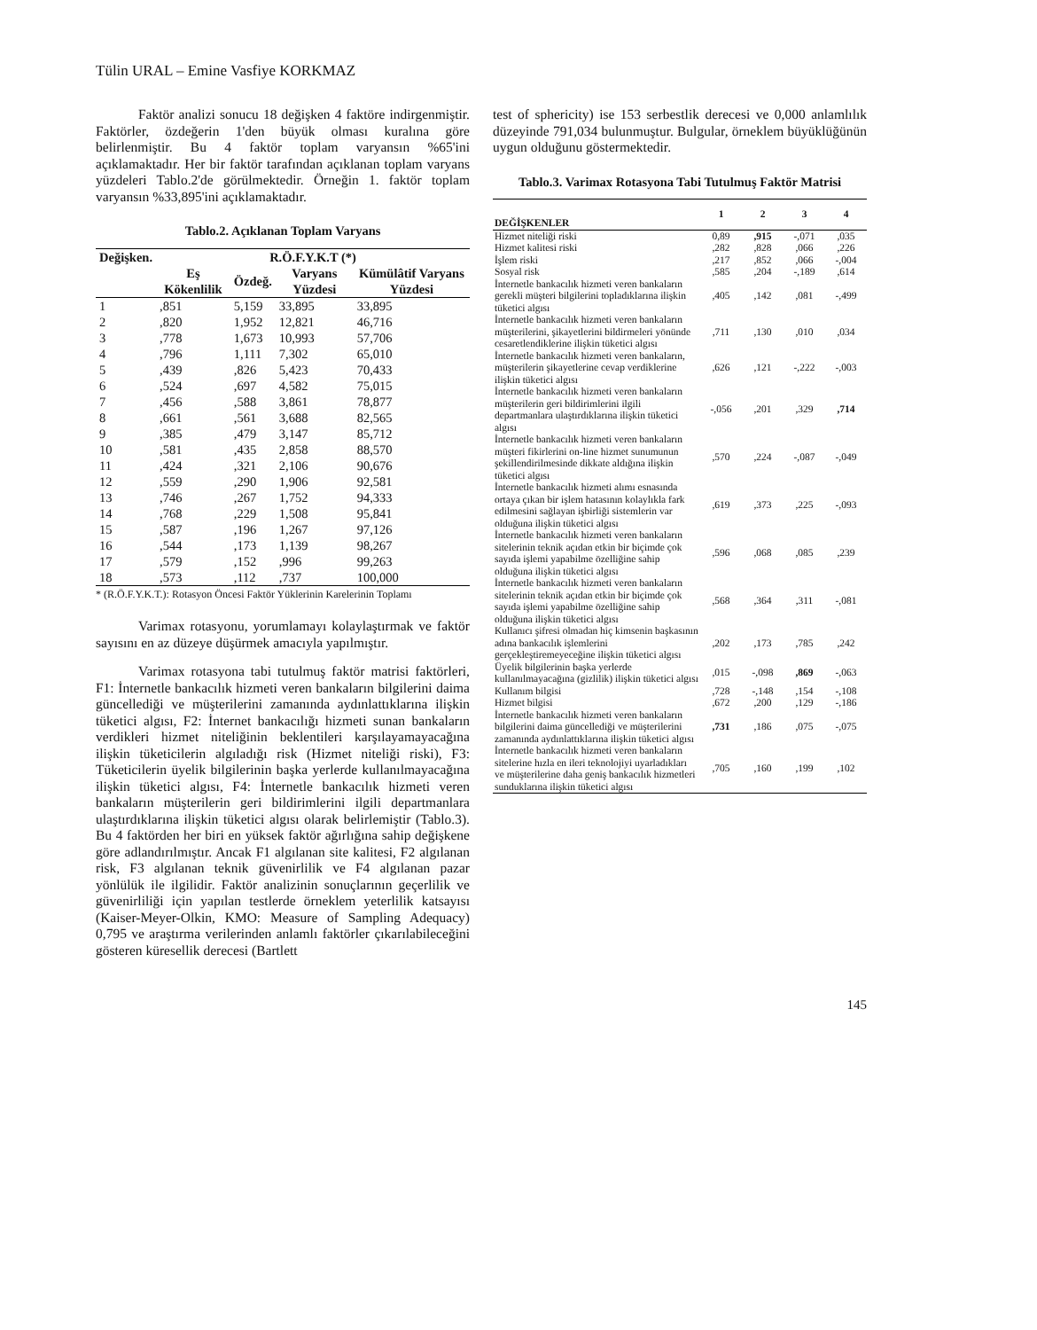Tülin URAL – Emine Vasfiye KORKMAZ
Faktör analizi sonucu 18 değişken 4 faktöre indirgenmiştir. Faktörler, özdeğerin 1'den büyük olması kuralına göre belirlenmiştir. Bu 4 faktör toplam varyansın %65'ini açıklamaktadır. Her bir faktör tarafından açıklanan toplam varyans yüzdeleri Tablo.2'de görülmektedir. Örneğin 1. faktör toplam varyansın %33,895'ini açıklamaktadır.
Tablo.2. Açıklanan Toplam Varyans
| Değişken. | R.Ö.F.Y.K.T (*) | | | |
| --- | --- | --- | --- | --- |
| | Eş Kökenlilik | Özdeğ. | Varyans Yüzdesi | Kümülâtif Varyans Yüzdesi |
| 1 | ,851 | 5,159 | 33,895 | 33,895 |
| 2 | ,820 | 1,952 | 12,821 | 46,716 |
| 3 | ,778 | 1,673 | 10,993 | 57,706 |
| 4 | ,796 | 1,111 | 7,302 | 65,010 |
| 5 | ,439 | ,826 | 5,423 | 70,433 |
| 6 | ,524 | ,697 | 4,582 | 75,015 |
| 7 | ,456 | ,588 | 3,861 | 78,877 |
| 8 | ,661 | ,561 | 3,688 | 82,565 |
| 9 | ,385 | ,479 | 3,147 | 85,712 |
| 10 | ,581 | ,435 | 2,858 | 88,570 |
| 11 | ,424 | ,321 | 2,106 | 90,676 |
| 12 | ,559 | ,290 | 1,906 | 92,581 |
| 13 | ,746 | ,267 | 1,752 | 94,333 |
| 14 | ,768 | ,229 | 1,508 | 95,841 |
| 15 | ,587 | ,196 | 1,267 | 97,126 |
| 16 | ,544 | ,173 | 1,139 | 98,267 |
| 17 | ,579 | ,152 | ,996 | 99,263 |
| 18 | ,573 | ,112 | ,737 | 100,000 |
* (R.Ö.F.Y.K.T.): Rotasyon Öncesi Faktör Yüklerinin Karelerinin Toplamı
Varimax rotasyonu, yorumlamayı kolaylaştırmak ve faktör sayısını en az düzeye düşürmek amacıyla yapılmıştır.
Varimax rotasyona tabi tutulmuş faktör matrisi faktörleri, F1: İnternetle bankacılık hizmeti veren bankaların bilgilerini daima güncellediği ve müşterilerini zamanında aydınlattıklarına ilişkin tüketici algısı, F2: İnternet bankacılığı hizmeti sunan bankaların verdikleri hizmet niteliğinin beklentileri karşılayamayacağına ilişkin tüketicilerin algıladığı risk (Hizmet niteliği riski), F3: Tüketicilerin üyelik bilgilerinin başka yerlerde kullanılmayacağına ilişkin tüketici algısı, F4: İnternetle bankacılık hizmeti veren bankaların müşterilerin geri bildirimlerini ilgili departmanlara ulaştırdıklarına ilişkin tüketici algısı olarak belirlemiştir (Tablo.3). Bu 4 faktörden her biri en yüksek faktör ağırlığına sahip değişkene göre adlandırılmıştır. Ancak F1 algılanan site kalitesi, F2 algılanan risk, F3 algılanan teknik güvenirlilik ve F4 algılanan pazar yönlülük ile ilgilidir. Faktör analizinin sonuçlarının geçerlilik ve güvenirliliği için yapılan testlerde örneklem yeterlilik katsayısı (Kaiser-Meyer-Olkin, KMO: Measure of Sampling Adequacy) 0,795 ve araştırma verilerinden anlamlı faktörler çıkarılabileceğini gösteren küresellik derecesi (Bartlett
test of sphericity) ise 153 serbestlik derecesi ve 0,000 anlamlılık düzeyinde 791,034 bulunmuştur. Bulgular, örneklem büyüklüğünün uygun olduğunu göstermektedir.
Tablo.3. Varimax Rotasyona Tabi Tutulmuş Faktör Matrisi
| DEĞİŞKENLER | 1 | 2 | 3 | 4 |
| --- | --- | --- | --- | --- |
| Hizmet niteliği riski | 0,89 | ,915 | -,071 | ,035 |
| Hizmet kalitesi riski | ,282 | ,828 | ,066 | ,226 |
| İşlem riski | ,217 | ,852 | ,066 | -,004 |
| Sosyal risk | ,585 | ,204 | -,189 | ,614 |
| İnternetle bankacılık hizmeti veren bankaların gerekli müşteri bilgilerini topladıklarına ilişkin tüketici algısı | ,405 | ,142 | ,081 | -,499 |
| İnternetle bankacılık hizmeti veren bankaların müşterilerini, şikayetlerini bildirmeleri yönünde cesaretlendiklerine ilişkin tüketici algısı | ,711 | ,130 | ,010 | ,034 |
| İnternetle bankacılık hizmeti veren bankaların, müşterilerin şikayetlerine cevap verdiklerine ilişkin tüketici algısı | ,626 | ,121 | -,222 | -,003 |
| İnternetle bankacılık hizmeti veren bankaların müşterilerin geri bildirimlerini ilgili departmanlara ulaştırdıklarına ilişkin tüketici algısı | -,056 | ,201 | ,329 | ,714 |
| İnternetle bankacılık hizmeti veren bankaların müşteri fikirlerini on-line hizmet sunumunun şekillendirilmesinde dikkate aldığına ilişkin tüketici algısı | ,570 | ,224 | -,087 | -,049 |
| İnternetle bankacılık hizmeti alımı esnasında ortaya çıkan bir işlem hatasının kolaylıkla fark edilmesini sağlayan işbirliği sistemlerin var olduğuna ilişkin tüketici algısı | ,619 | ,373 | ,225 | -,093 |
| İnternetle bankacılık hizmeti veren bankaların sitelerinin teknik açıdan etkin bir biçimde çok sayıda işlemi yapabilme özelliğine sahip olduğuna ilişkin tüketici algısı | ,596 | ,068 | ,085 | ,239 |
| İnternetle bankacılık hizmeti veren bankaların sitelerinin teknik açıdan etkin bir biçimde çok sayıda işlemi yapabilme özelliğine sahip olduğuna ilişkin tüketici algısı | ,568 | ,364 | ,311 | -,081 |
| Kullanıcı şifresi olmadan hiç kimsenin başkasının adına bankacılık işlemlerini gerçekleştiremeyeceğine ilişkin tüketici algısı | ,202 | ,173 | ,785 | ,242 |
| Üyelik bilgilerinin başka yerlerde kullanılmayacağına (gizlilik) ilişkin tüketici algısı | ,015 | -,098 | ,869 | -,063 |
| Kullanım bilgisi | ,728 | -,148 | ,154 | -,108 |
| Hizmet bilgisi | ,672 | ,200 | ,129 | -,186 |
| İnternetle bankacılık hizmeti veren bankaların bilgilerini daima güncellediği ve müşterilerini zamanında aydınlattıklarına ilişkin tüketici algısı | ,731 | ,186 | ,075 | -,075 |
| İnternetle bankacılık hizmeti veren bankaların sitelerine hızla en ileri teknolojiyi uyarladıkları ve müşterilerine daha geniş bankacılık hizmetleri sunduklarına ilişkin tüketici algısı | ,705 | ,160 | ,199 | ,102 |
145